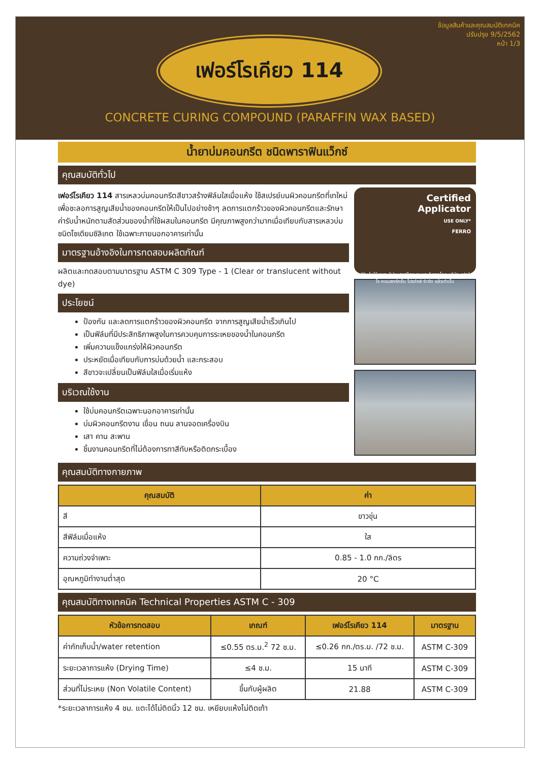ข้อมูลสินค้าและคุณสมบัติเทคนิค
ปรับปรุง 9/5/2562
หน้า 1/3
เฟอร์โรเคียว 114
CONCRETE CURING COMPOUND (PARAFFIN WAX BASED)
น้ำยาบ่มคอนกรีต ชนิดพาราฟินแว็กซ์
คุณสมบัติทั่วไป
เฟอร์โรเคียว 114 สารเหลวบ่มคอนกรีตสีขาวสร้างฟิล์มใสเมื่อแห้ง ใช้สเปรย์บนผิวคอนกรีตที่เทใหม่เพื่อชะลอการสูญเสียน้ำของคอนกรีตให้เป็นไปอย่างช้าๆ ลดการแตกร้าวของผิวคอนกรีตและรักษาค่ารับน้ำหนักตามสัดส่วนของน้ำที่ใช้ผสมในคอนกรีต มีคุณภาพสูงกว่ามากเมื่อเทียบกับสารเหลวบ่มชนิดโซเดียมซิลิเกต ใช้เฉพาะภายนอกอาคารเท่านั้น
มาตรฐานอ้างอิงในการทดสอบผลิตภัณฑ์
ผลิตและทดสอบตามมาตรฐาน ASTM C 309 Type - 1 (Clear or translucent without dye)
ประโยชน์
ป้องกัน และลดการแตกร้าวของผิวคอนกรีต จากการสูญเสียน้ำเร็วเกินไป
เป็นฟิล์มที่มีประสิทธิภาพสูงในการควบคุมการระเหยของน้ำในคอนกรีต
เพิ่มความแข็งแกร่งให้ผิวคอนกรีต
ประหยัดเมื่อเทียบกับการบ่มด้วยน้ำ และกระสอบ
สีขาวจะเปลี่ยนเป็นฟิล์มใสเมื่อเริ่มแห้ง
บริเวณใช้งาน
ใช้บ่มคอนกรีตเฉพาะนอกอาคารเท่านั้น
บ่มผิวคอนกรีตงาน เขื่อน ถนน ลานจอดเครื่องบิน
เสา คาน สะพาน
ชิ้นงานคอนกรีตที่ไม่ต้องการทาสีทับหรือติดกระเบื้อง
Certified
Applicator
USE ONLY*
FERRO
*สินค้าใช้เฉพาะผู้ผ่านการฝึกอบรมและรับรองโดย บริษัท เฟอร์โร คอนสตรัคชั่น โปรดักส์ จำกัด แล้วเท่านั้น
คุณสมบัติทางกายภาพ
| คุณสมบัติ | ค่า |
| --- | --- |
| สี | ขาวขุ่น |
| สีฟิล์มเมื่อแห้ง | ใส |
| ความถ่วงจำเพาะ | 0.85 - 1.0 กก./ลิตร |
| อุณหภูมิทำงานต่ำสุด | 20 °C |
คุณสมบัติทางเทคนิค Technical Properties ASTM C - 309
| หัวข้อการทดสอบ | เกณฑ์ | เฟอร์โรเคียว 114 | มาตรฐาน |
| --- | --- | --- | --- |
| ค่ากักเก็บน้ำ/water retention | ≤0.55 ตร.ม.<sup>2</sup> 72 ช.ม. | ≤0.26 กก./ตร.ม. /72 ช.ม. | ASTM C-309 |
| ระยะเวลาการแห้ง (Drying Time) | ≤4 ช.ม. | 15 นาที | ASTM C-309 |
| ส่วนที่ไม่ระเหย (Non Volatile Content) | ขึ้นกับผู้ผลิต | 21.88 | ASTM C-309 |
*ระยะเวลาการแห้ง 4 ชม. แตะได้ไม่ติดนิ้ว 12 ชม. เหยียบแห้งไม่ติดเท้า